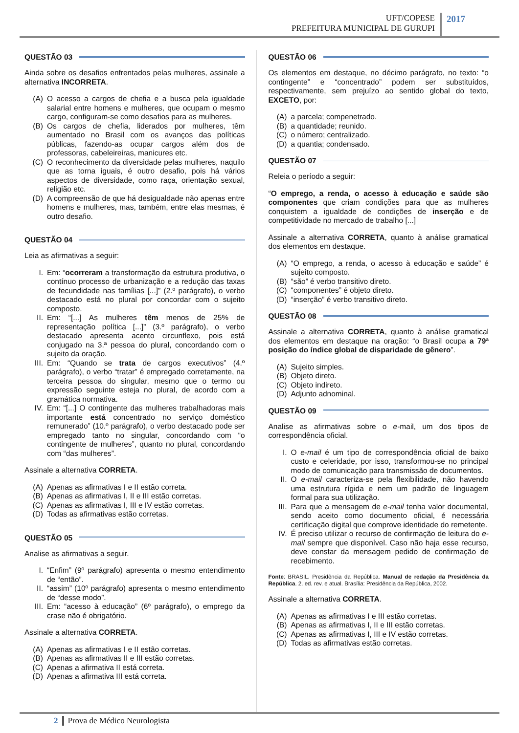UFT/COPESE
PREFEITURA MUNICIPAL DE GURUPI
2017
QUESTÃO 03
Ainda sobre os desafios enfrentados pelas mulheres, assinale a alternativa INCORRETA.
(A) O acesso a cargos de chefia e a busca pela igualdade salarial entre homens e mulheres, que ocupam o mesmo cargo, configuram-se como desafios para as mulheres.
(B) Os cargos de chefia, liderados por mulheres, têm aumentado no Brasil com os avanços das políticas públicas, fazendo-as ocupar cargos além dos de professoras, cabeleireiras, manicures etc.
(C) O reconhecimento da diversidade pelas mulheres, naquilo que as torna iguais, é outro desafio, pois há vários aspectos de diversidade, como raça, orientação sexual, religião etc.
(D) A compreensão de que há desigualdade não apenas entre homens e mulheres, mas, também, entre elas mesmas, é outro desafio.
QUESTÃO 04
Leia as afirmativas a seguir:
I. Em: “ocorreram a transformação da estrutura produtiva, o contínuo processo de urbanização e a redução das taxas de fecundidade nas famílias [...]” (2.º parágrafo), o verbo destacado está no plural por concordar com o sujeito composto.
II. Em: “[...] As mulheres têm menos de 25% de representação política [...]” (3.º parágrafo), o verbo destacado apresenta acento circunflexo, pois está conjugado na 3.ª pessoa do plural, concordando com o sujeito da oração.
III. Em: “Quando se trata de cargos executivos” (4.º parágrafo), o verbo “tratar” é empregado corretamente, na terceira pessoa do singular, mesmo que o termo ou expressão seguinte esteja no plural, de acordo com a gramática normativa.
IV. Em: “[...] O contingente das mulheres trabalhadoras mais importante está concentrado no serviço doméstico remunerado” (10.º parágrafo), o verbo destacado pode ser empregado tanto no singular, concordando com “o contingente de mulheres”, quanto no plural, concordando com “das mulheres”.
Assinale a alternativa CORRETA.
(A) Apenas as afirmativas I e II estão correta.
(B) Apenas as afirmativas I, II e III estão corretas.
(C) Apenas as afirmativas I, III e IV estão corretas.
(D) Todas as afirmativas estão corretas.
QUESTÃO 05
Analise as afirmativas a seguir.
I. “Enfim” (9º parágrafo) apresenta o mesmo entendimento de “então”.
II. “assim” (10º parágrafo) apresenta o mesmo entendimento de “desse modo”.
III. Em: “acesso à educação” (6º parágrafo), o emprego da crase não é obrigatório.
Assinale a alternativa CORRETA.
(A) Apenas as afirmativas I e II estão corretas.
(B) Apenas as afirmativas II e III estão corretas.
(C) Apenas a afirmativa II está correta.
(D) Apenas a afirmativa III está correta.
QUESTÃO 06
Os elementos em destaque, no décimo parágrafo, no texto: “o contingente” e “concentrado” podem ser substituídos, respectivamente, sem prejuízo ao sentido global do texto, EXCETO, por:
(A) a parcela; compenetrado.
(B) a quantidade; reunido.
(C) o número; centralizado.
(D) a quantia; condensado.
QUESTÃO 07
Releia o período a seguir:
“O emprego, a renda, o acesso à educação e saúde são componentes que criam condições para que as mulheres conquistem a igualdade de condições de inserção e de competitividade no mercado de trabalho [...]
Assinale a alternativa CORRETA, quanto à análise gramatical dos elementos em destaque.
(A) “O emprego, a renda, o acesso à educação e saúde” é sujeito composto.
(B) “são” é verbo transitivo direto.
(C) “componentes” é objeto direto.
(D) “inserção” é verbo transitivo direto.
QUESTÃO 08
Assinale a alternativa CORRETA, quanto à análise gramatical dos elementos em destaque na oração: “o Brasil ocupa a 79ª posição do índice global de disparidade de gênero”.
(A) Sujeito simples.
(B) Objeto direto.
(C) Objeto indireto.
(D) Adjunto adnominal.
QUESTÃO 09
Analise as afirmativas sobre o e-mail, um dos tipos de correspondência oficial.
I. O e-mail é um tipo de correspondência oficial de baixo custo e celeridade, por isso, transformou-se no principal modo de comunicação para transmissão de documentos.
II. O e-mail caracteriza-se pela flexibilidade, não havendo uma estrutura rígida e nem um padrão de linguagem formal para sua utilização.
III. Para que a mensagem de e-mail tenha valor documental, sendo aceito como documento oficial, é necessária certificação digital que comprove identidade do remetente.
IV. É preciso utilizar o recurso de confirmação de leitura do e-mail sempre que disponível. Caso não haja esse recurso, deve constar da mensagem pedido de confirmação de recebimento.
Fonte: BRASIL. Presidência da República. Manual de redação da Presidência da República. 2. ed. rev. e atual. Brasília: Presidência da República, 2002.
Assinale a alternativa CORRETA.
(A) Apenas as afirmativas I e III estão corretas.
(B) Apenas as afirmativas I, II e III estão corretas.
(C) Apenas as afirmativas I, III e IV estão corretas.
(D) Todas as afirmativas estão corretas.
2 Prova de Médico Neurologista